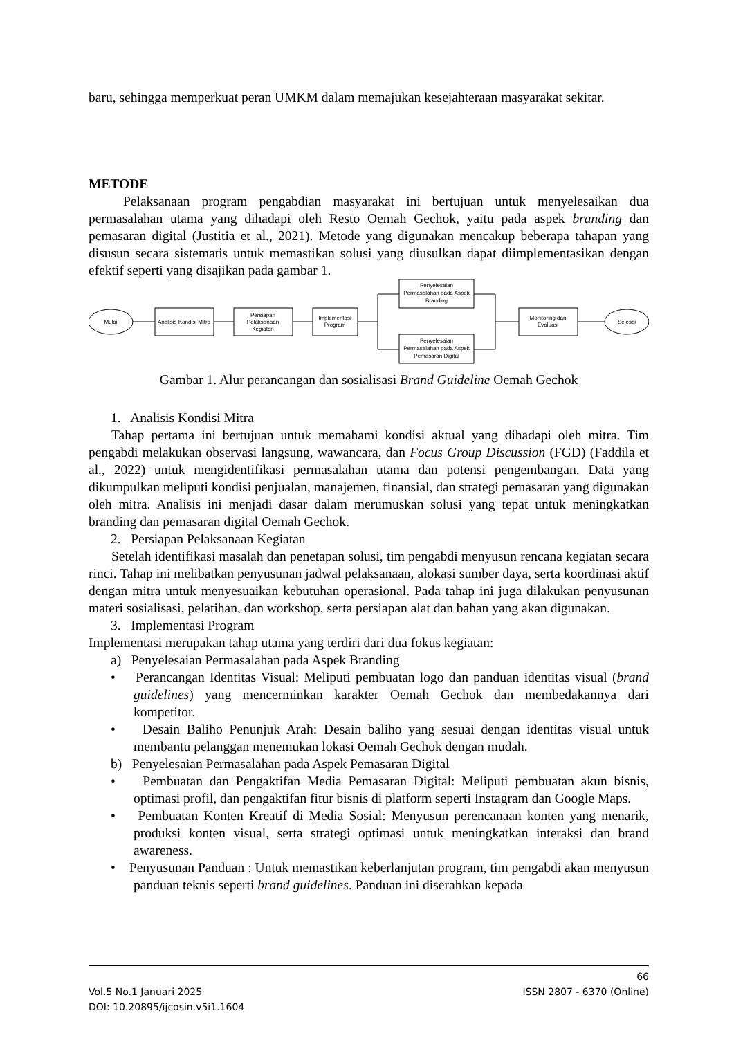baru, sehingga memperkuat peran UMKM dalam memajukan kesejahteraan masyarakat sekitar.
METODE
Pelaksanaan program pengabdian masyarakat ini bertujuan untuk menyelesaikan dua permasalahan utama yang dihadapi oleh Resto Oemah Gechok, yaitu pada aspek branding dan pemasaran digital (Justitia et al., 2021). Metode yang digunakan mencakup beberapa tahapan yang disusun secara sistematis untuk memastikan solusi yang diusulkan dapat diimplementasikan dengan efektif seperti yang disajikan pada gambar 1.
Mulai
Analisis Kondisi Mitra
Persiapan
Pelaksanaan
Kegiatan
Implementasi
Program
Penyelesaian
Permasalahan pada Aspek
Branding
Penyelesaian
Permasalahan pada Aspek
Pemasaran Digital
Monitoring dan
Evaluasi
Selesai
Gambar 1. Alur perancangan dan sosialisasi Brand Guideline Oemah Gechok
1. Analisis Kondisi Mitra
Tahap pertama ini bertujuan untuk memahami kondisi aktual yang dihadapi oleh mitra. Tim pengabdi melakukan observasi langsung, wawancara, dan Focus Group Discussion (FGD) (Faddila et al., 2022) untuk mengidentifikasi permasalahan utama dan potensi pengembangan. Data yang dikumpulkan meliputi kondisi penjualan, manajemen, finansial, dan strategi pemasaran yang digunakan oleh mitra. Analisis ini menjadi dasar dalam merumuskan solusi yang tepat untuk meningkatkan branding dan pemasaran digital Oemah Gechok.
2. Persiapan Pelaksanaan Kegiatan
Setelah identifikasi masalah dan penetapan solusi, tim pengabdi menyusun rencana kegiatan secara rinci. Tahap ini melibatkan penyusunan jadwal pelaksanaan, alokasi sumber daya, serta koordinasi aktif dengan mitra untuk menyesuaikan kebutuhan operasional. Pada tahap ini juga dilakukan penyusunan materi sosialisasi, pelatihan, dan workshop, serta persiapan alat dan bahan yang akan digunakan.
3. Implementasi Program
Implementasi merupakan tahap utama yang terdiri dari dua fokus kegiatan:
a) Penyelesaian Permasalahan pada Aspek Branding
• Perancangan Identitas Visual: Meliputi pembuatan logo dan panduan identitas visual (brand guidelines) yang mencerminkan karakter Oemah Gechok dan membedakannya dari kompetitor.
• Desain Baliho Penunjuk Arah: Desain baliho yang sesuai dengan identitas visual untuk membantu pelanggan menemukan lokasi Oemah Gechok dengan mudah.
b) Penyelesaian Permasalahan pada Aspek Pemasaran Digital
• Pembuatan dan Pengaktifan Media Pemasaran Digital: Meliputi pembuatan akun bisnis, optimasi profil, dan pengaktifan fitur bisnis di platform seperti Instagram dan Google Maps.
• Pembuatan Konten Kreatif di Media Sosial: Menyusun perencanaan konten yang menarik, produksi konten visual, serta strategi optimasi untuk meningkatkan interaksi dan brand awareness.
• Penyusunan Panduan : Untuk memastikan keberlanjutan program, tim pengabdi akan menyusun panduan teknis seperti brand guidelines. Panduan ini diserahkan kepada
66
Vol.5 No.1 Januari 2025 ISSN 2807 - 6370 (Online)
DOI: 10.20895/ijcosin.v5i1.1604